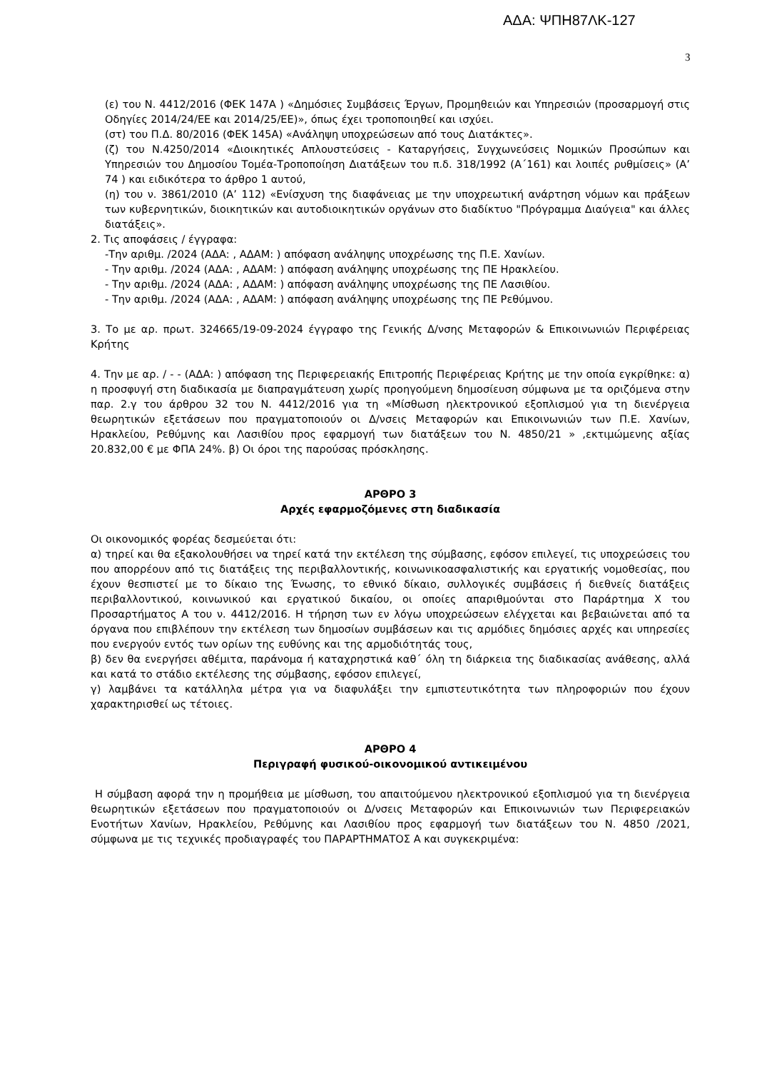ΑΔΑ: ΨΠΗ87ΛΚ-127
3
(ε) του Ν. 4412/2016 (ΦΕΚ 147Α ) «Δημόσιες Συμβάσεις Έργων, Προμηθειών και Υπηρεσιών (προσαρμογή στις Οδηγίες 2014/24/ΕΕ και 2014/25/ΕΕ)», όπως έχει τροποποιηθεί και ισχύει.
(στ) του Π.Δ. 80/2016 (ΦΕΚ 145Α) «Ανάληψη υποχρεώσεων από τους Διατάκτες».
(ζ) του Ν.4250/2014 «Διοικητικές Απλουστεύσεις - Καταργήσεις, Συγχωνεύσεις Νομικών Προσώπων και Υπηρεσιών του Δημοσίου Τομέα-Τροποποίηση Διατάξεων του π.δ. 318/1992 (Α΄161) και λοιπές ρυθμίσεις» (Α’ 74 ) και ειδικότερα το άρθρο 1 αυτού,
(η) του ν. 3861/2010 (Α’ 112) «Ενίσχυση της διαφάνειας με την υποχρεωτική ανάρτηση νόμων και πράξεων των κυβερνητικών, διοικητικών και αυτοδιοικητικών οργάνων στο διαδίκτυο "Πρόγραμμα Διαύγεια" και άλλες διατάξεις».
2. Τις αποφάσεις / έγγραφα:
-Την αριθμ. /2024 (ΑΔΑ: , ΑΔΑΜ: ) απόφαση ανάληψης υποχρέωσης της Π.Ε. Χανίων.
- Την αριθμ. /2024 (ΑΔΑ: , ΑΔΑΜ: ) απόφαση ανάληψης υποχρέωσης της ΠΕ Ηρακλείου.
- Την αριθμ. /2024 (ΑΔΑ: , ΑΔΑΜ: ) απόφαση ανάληψης υποχρέωσης της ΠΕ Λασιθίου.
- Την αριθμ. /2024 (ΑΔΑ: , ΑΔΑΜ: ) απόφαση ανάληψης υποχρέωσης της ΠΕ Ρεθύμνου.
3. Το με αρ. πρωτ. 324665/19-09-2024 έγγραφο της Γενικής Δ/νσης Μεταφορών & Επικοινωνιών Περιφέρειας Κρήτης
4. Την με αρ. / - - (ΑΔΑ: ) απόφαση της Περιφερειακής Επιτροπής Περιφέρειας Κρήτης με την οποία εγκρίθηκε: α) η προσφυγή στη διαδικασία με διαπραγμάτευση χωρίς προηγούμενη δημοσίευση σύμφωνα με τα οριζόμενα στην παρ. 2.γ του άρθρου 32 του Ν. 4412/2016 για τη «Μίσθωση ηλεκτρονικού εξοπλισμού για τη διενέργεια θεωρητικών εξετάσεων που πραγματοποιούν οι Δ/νσεις Μεταφορών και Επικοινωνιών των Π.Ε. Χανίων, Ηρακλείου, Ρεθύμνης και Λασιθίου προς εφαρμογή των διατάξεων του Ν. 4850/21 » ,εκτιμώμενης αξίας 20.832,00 € με ΦΠΑ 24%. β) Οι όροι της παρούσας πρόσκλησης.
ΑΡΘΡΟ 3
Αρχές εφαρμοζόμενες στη διαδικασία
Οι οικονομικός φορέας δεσμεύεται ότι:
α) τηρεί και θα εξακολουθήσει να τηρεί κατά την εκτέλεση της σύμβασης, εφόσον επιλεγεί, τις υποχρεώσεις του που απορρέουν από τις διατάξεις της περιβαλλοντικής, κοινωνικοασφαλιστικής και εργατικής νομοθεσίας, που έχουν θεσπιστεί με το δίκαιο της Ένωσης, το εθνικό δίκαιο, συλλογικές συμβάσεις ή διεθνείς διατάξεις περιβαλλοντικού, κοινωνικού και εργατικού δικαίου, οι οποίες απαριθμούνται στο Παράρτημα Χ του Προσαρτήματος Α του ν. 4412/2016. Η τήρηση των εν λόγω υποχρεώσεων ελέγχεται και βεβαιώνεται από τα όργανα που επιβλέπουν την εκτέλεση των δημοσίων συμβάσεων και τις αρμόδιες δημόσιες αρχές και υπηρεσίες που ενεργούν εντός των ορίων της ευθύνης και της αρμοδιότητάς τους,
β) δεν θα ενεργήσει αθέμιτα, παράνομα ή καταχρηστικά καθ΄ όλη τη διάρκεια της διαδικασίας ανάθεσης, αλλά και κατά το στάδιο εκτέλεσης της σύμβασης, εφόσον επιλεγεί,
γ) λαμβάνει τα κατάλληλα μέτρα για να διαφυλάξει την εμπιστευτικότητα των πληροφοριών που έχουν χαρακτηρισθεί ως τέτοιες.
ΑΡΘΡΟ 4
Περιγραφή φυσικού-οικονομικού αντικειμένου
Η σύμβαση αφορά την η προμήθεια με μίσθωση, του απαιτούμενου ηλεκτρονικού εξοπλισμού για τη διενέργεια θεωρητικών εξετάσεων που πραγματοποιούν οι Δ/νσεις Μεταφορών και Επικοινωνιών των Περιφερειακών Ενοτήτων Χανίων, Ηρακλείου, Ρεθύμνης και Λασιθίου προς εφαρμογή των διατάξεων του Ν. 4850 /2021, σύμφωνα με τις τεχνικές προδιαγραφές του ΠΑΡΑΡΤΗΜΑΤΟΣ Α και συγκεκριμένα: